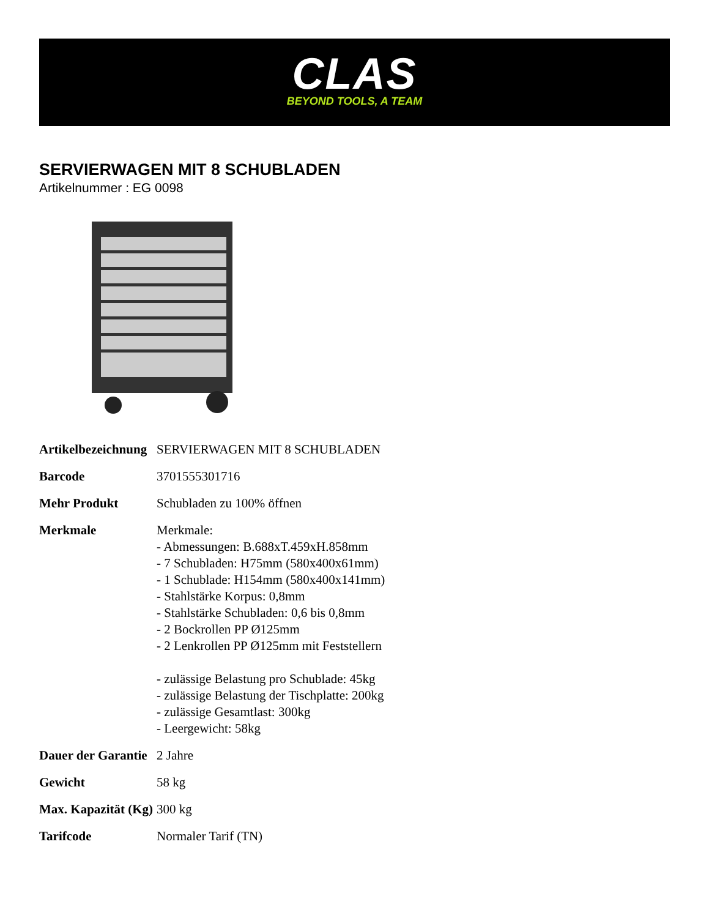CLAS
BEYOND TOOLS, A TEAM
SERVIERWAGEN MIT 8 SCHUBLADEN
Artikelnummer : EG 0098
| Artikelbezeichnung | SERVIERWAGEN MIT 8 SCHUBLADEN |
| Barcode | 3701555301716 |
| Mehr Produkt | Schubladen zu 100% öffnen |
| Merkmale | Merkmale: - Abmessungen: B.688xT.459xH.858mm - 7 Schubladen: H75mm (580x400x61mm) - 1 Schublade: H154mm (580x400x141mm) - Stahlstärke Korpus: 0,8mm - Stahlstärke Schubladen: 0,6 bis 0,8mm - 2 Bockrollen PP Ø125mm - 2 Lenkrollen PP Ø125mm mit Feststellern - zulässige Belastung pro Schublade: 45kg - zulässige Belastung der Tischplatte: 200kg - zulässige Gesamtlast: 300kg - Leergewicht: 58kg |
| Dauer der Garantie | 2 Jahre |
| Gewicht | 58 kg |
| Max. Kapazität (Kg) | 300 kg |
| Tarifcode | Normaler Tarif (TN) |